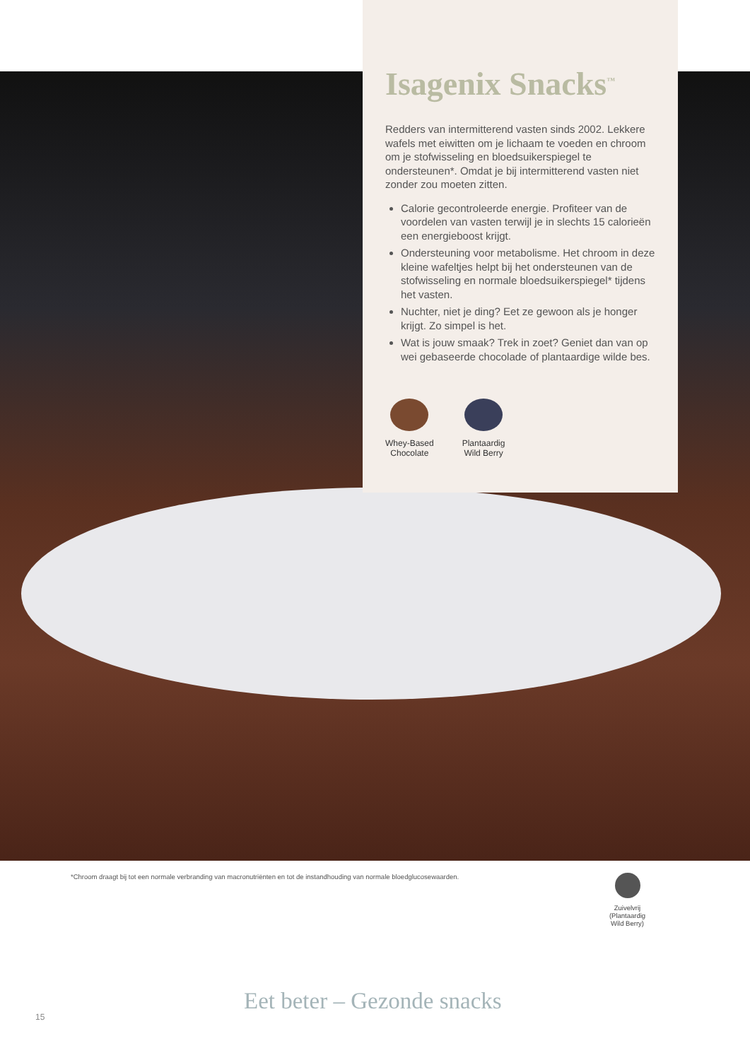Isagenix Snacks<sup>™</sup>
Redders van intermitterend vasten sinds 2002. Lekkere wafels met eiwitten om je lichaam te voeden en chroom om je stofwisseling en bloedsuikerspiegel te ondersteunen*. Omdat je bij intermitterend vasten niet zonder zou moeten zitten.
Calorie gecontroleerde energie. Profiteer van de voordelen van vasten terwijl je in slechts 15 calorieën een energieboost krijgt.
Ondersteuning voor metabolisme. Het chroom in deze kleine wafeltjes helpt bij het ondersteunen van de stofwisseling en normale bloedsuikerspiegel* tijdens het vasten.
Nuchter, niet je ding? Eet ze gewoon als je honger krijgt. Zo simpel is het.
Wat is jouw smaak? Trek in zoet? Geniet dan van op wei gebaseerde chocolade of plantaardige wilde bes.
Whey-Based
Chocolate
Plantaardig
Wild Berry
*Chroom draagt bij tot een normale verbranding van macronutriënten en tot de instandhouding van normale bloedglucosewaarden.
Zuivelvrij
(Plantaardig
Wild Berry)
15
Eet beter – Gezonde snacks